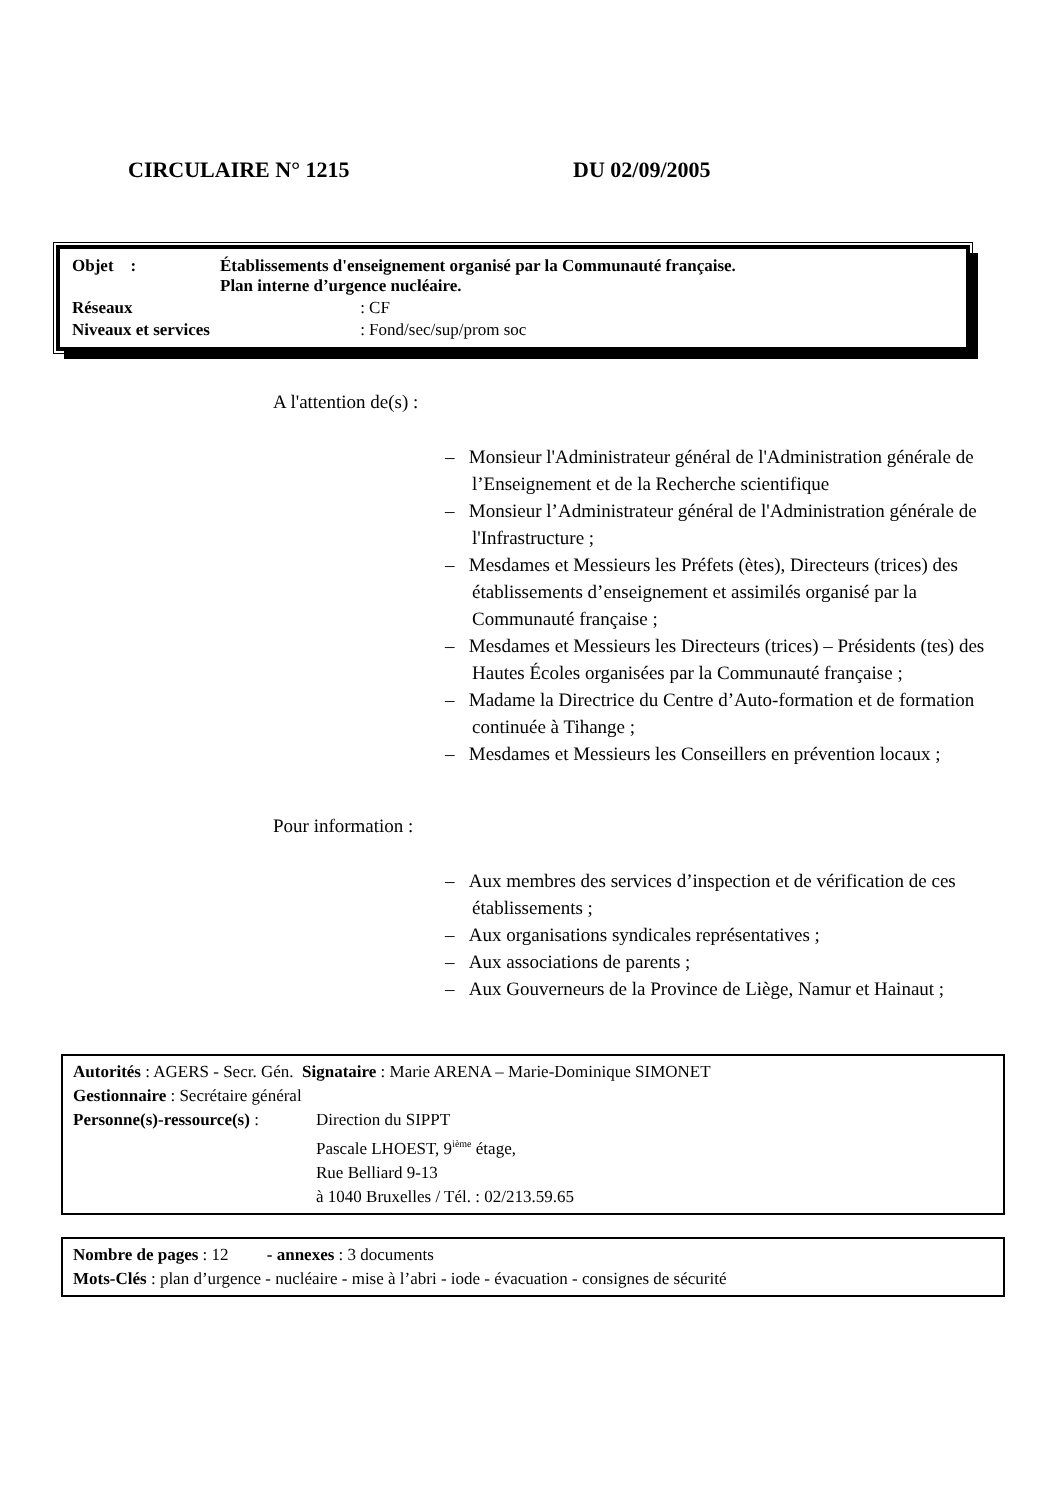CIRCULAIRE N° 1215 DU 02/09/2005
| Objet : | Établissements d'enseignement organisé par la Communauté française. Plan interne d’urgence nucléaire. | |
| Réseaux | | : CF |
| Niveaux et services | | : Fond/sec/sup/prom soc |
A l'attention de(s) :
– Monsieur l'Administrateur général de l'Administration générale de l’Enseignement et de la Recherche scientifique
– Monsieur l’Administrateur général de l'Administration générale de l'Infrastructure ;
– Mesdames et Messieurs les Préfets (ètes), Directeurs (trices) des établissements d’enseignement et assimilés organisé par la Communauté française ;
– Mesdames et Messieurs les Directeurs (trices) – Présidents (tes) des Hautes Écoles organisées par la Communauté française ;
– Madame la Directrice du Centre d’Auto-formation et de formation continuée à Tihange ;
– Mesdames et Messieurs les Conseillers en prévention locaux ;
Pour information :
– Aux membres des services d’inspection et de vérification de ces établissements ;
– Aux organisations syndicales représentatives ;
– Aux associations de parents ;
– Aux Gouverneurs de la Province de Liège, Namur et Hainaut ;
Autorités : AGERS - Secr. Gén. Signataire : Marie ARENA – Marie-Dominique SIMONET
Gestionnaire : Secrétaire général
Personne(s)-ressource(s) :
Direction du SIPPT
Pascale LHOEST, 9<sup>ième</sup> étage,
Rue Belliard 9-13
à 1040 Bruxelles / Tél. : 02/213.59.65
Nombre de pages : 12 - annexes : 3 documents
Mots-Clés : plan d’urgence - nucléaire - mise à l’abri - iode - évacuation - consignes de sécurité